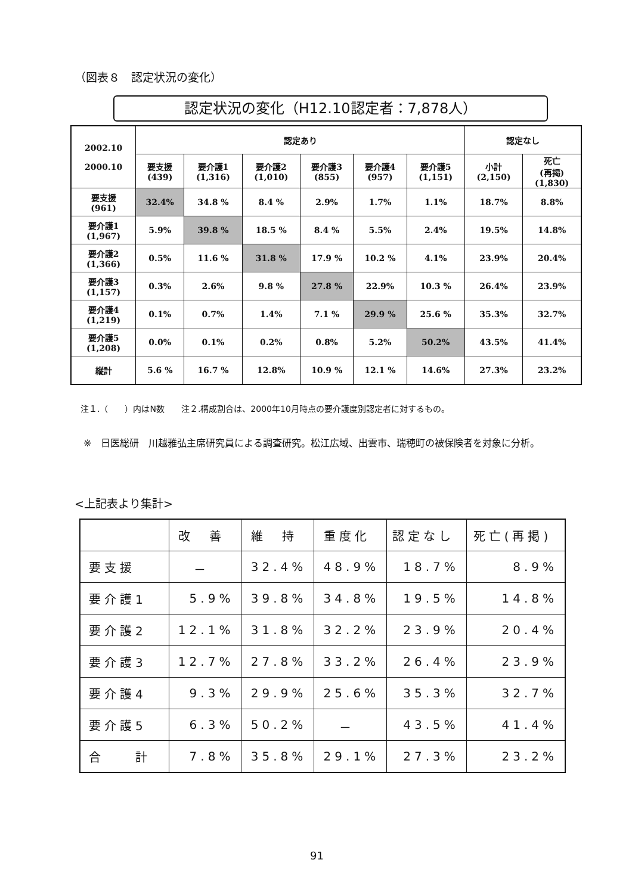（図表８　認定状況の変化）
認定状況の変化（H12.10認定者：7,878人）
| 2002.10 2000.10 | 認定あり | | | | | | 認定なし | |
| --- | --- | --- | --- | --- | --- | --- | --- | --- |
| | 要支援 (439) | 要介護1 (1,316) | 要介護2 (1,010) | 要介護3 (855) | 要介護4 (957) | 要介護5 (1,151) | 小計 (2,150) | 死亡 (再掲) (1,830) |
| 要支援 (961) | 32.4% | 34.8 % | 8.4 % | 2.9% | 1.7% | 1.1% | 18.7% | 8.8% |
| 要介護1 (1,967) | 5.9% | 39.8 % | 18.5 % | 8.4 % | 5.5% | 2.4% | 19.5% | 14.8% |
| 要介護2 (1,366) | 0.5% | 11.6 % | 31.8 % | 17.9 % | 10.2 % | 4.1% | 23.9% | 20.4% |
| 要介護3 (1,157) | 0.3% | 2.6% | 9.8 % | 27.8 % | 22.9% | 10.3 % | 26.4% | 23.9% |
| 要介護4 (1,219) | 0.1% | 0.7% | 1.4% | 7.1 % | 29.9 % | 25.6 % | 35.3% | 32.7% |
| 要介護5 (1,208) | 0.0% | 0.1% | 0.2% | 0.8% | 5.2% | 50.2% | 43.5% | 41.4% |
| 縦計 | 5.6 % | 16.7 % | 12.8% | 10.9 % | 12.1 % | 14.6% | 27.3% | 23.2% |
注１.（　　）内はN数　　注２.構成割合は、2000年10月時点の要介護度別認定者に対するもの。
※　日医総研　川越雅弘主席研究員による調査研究。松江広域、出雲市、瑞穂町の被保険者を対象に分析。
<上記表より集計>
| | 改 善 | 維 持 | 重度化 | 認定なし | 死亡(再掲) |
| --- | --- | --- | --- | --- | --- |
| 要支援 | － | 32.4% | 48.9% | 18.7% | 8.9% |
| 要介護1 | 5.9% | 39.8% | 34.8% | 19.5% | 14.8% |
| 要介護2 | 12.1% | 31.8% | 32.2% | 23.9% | 20.4% |
| 要介護3 | 12.7% | 27.8% | 33.2% | 26.4% | 23.9% |
| 要介護4 | 9.3% | 29.9% | 25.6% | 35.3% | 32.7% |
| 要介護5 | 6.3% | 50.2% | － | 43.5% | 41.4% |
| 合 計 | 7.8% | 35.8% | 29.1% | 27.3% | 23.2% |
91